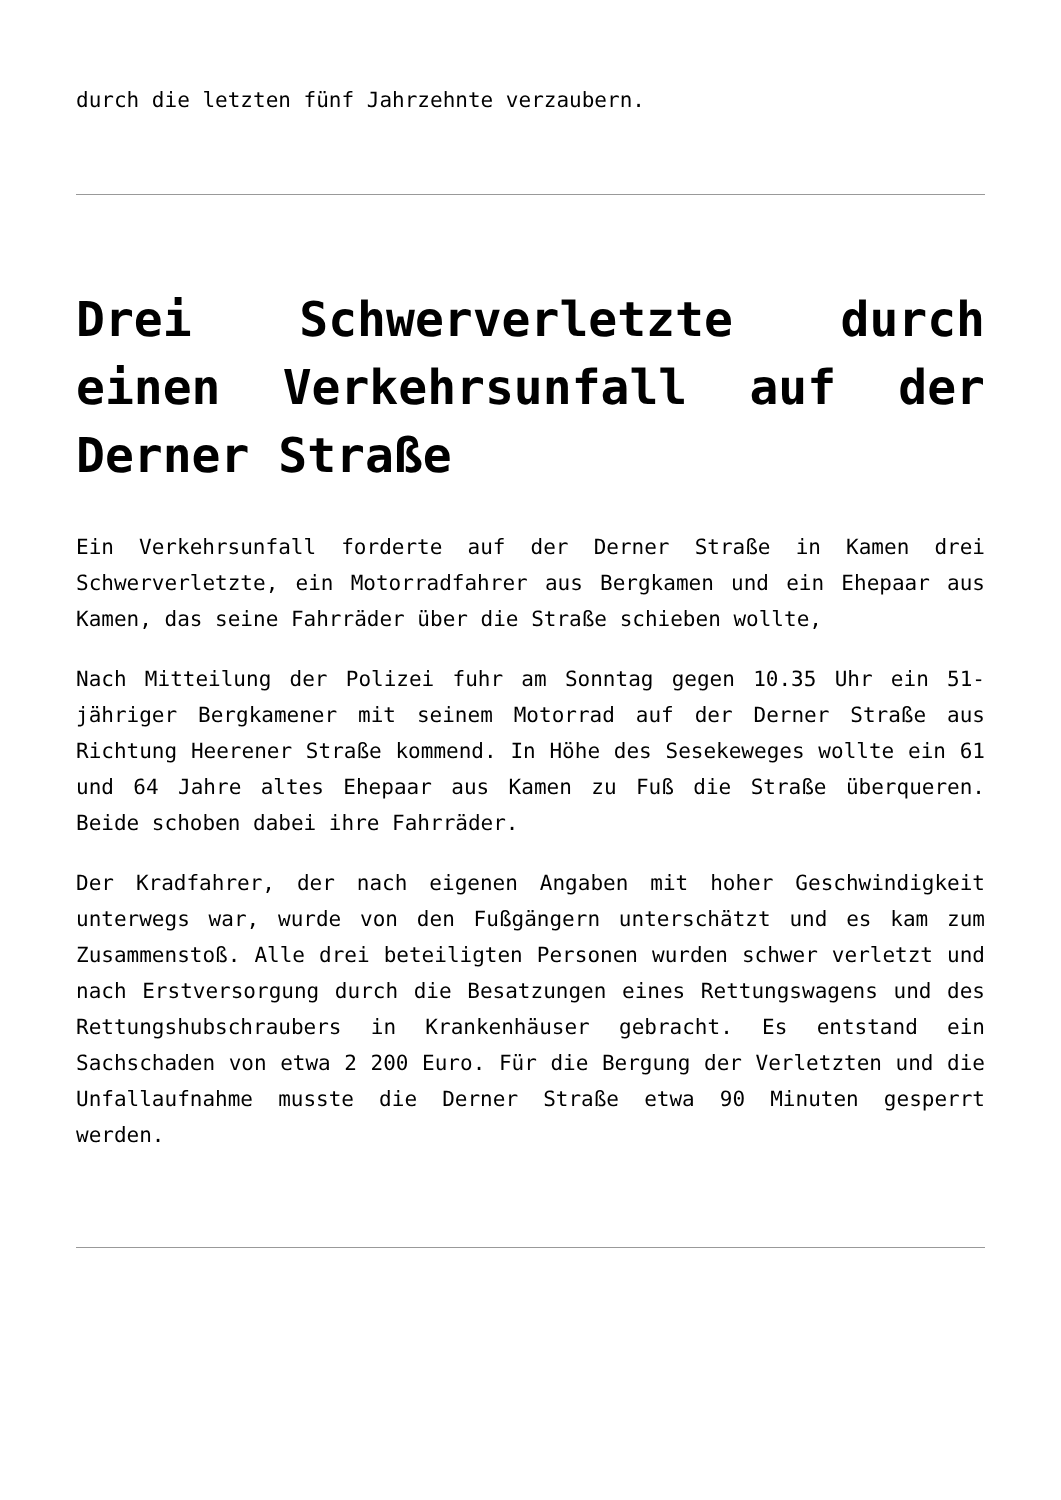durch die letzten fünf Jahrzehnte verzaubern.
Drei Schwerverletzte durch einen Verkehrsunfall auf der Derner Straße
Ein Verkehrsunfall forderte auf der Derner Straße in Kamen drei Schwerverletzte, ein Motorradfahrer aus Bergkamen und ein Ehepaar aus Kamen, das seine Fahrräder über die Straße schieben wollte,
Nach Mitteilung der Polizei fuhr am Sonntag gegen 10.35 Uhr ein 51-jähriger Bergkamener mit seinem Motorrad auf der Derner Straße aus Richtung Heerener Straße kommend. In Höhe des Sesekeweges wollte ein 61 und 64 Jahre altes Ehepaar aus Kamen zu Fuß die Straße überqueren. Beide schoben dabei ihre Fahrräder.
Der Kradfahrer, der nach eigenen Angaben mit hoher Geschwindigkeit unterwegs war, wurde von den Fußgängern unterschätzt und es kam zum Zusammenstoß. Alle drei beteiligten Personen wurden schwer verletzt und nach Erstversorgung durch die Besatzungen eines Rettungswagens und des Rettungshubschraubers in Krankenhäuser gebracht. Es entstand ein Sachschaden von etwa 2 200 Euro. Für die Bergung der Verletzten und die Unfallaufnahme musste die Derner Straße etwa 90 Minuten gesperrt werden.